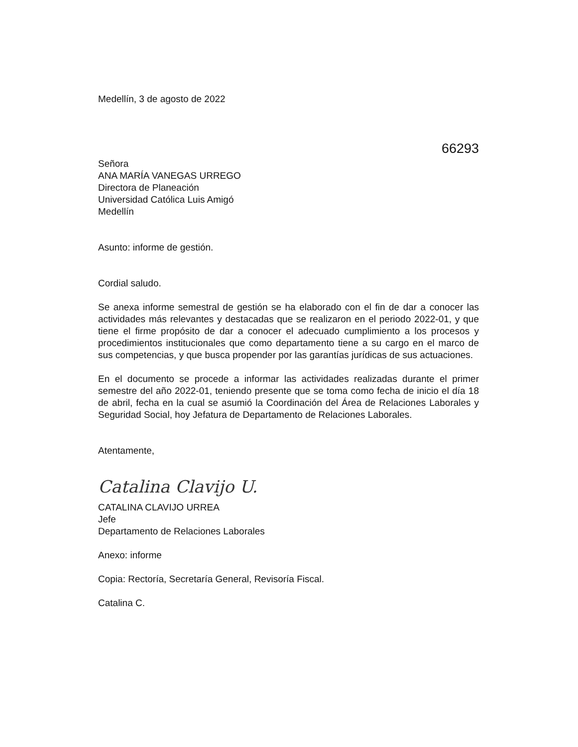Medellín, 3 de agosto de 2022
66293
Señora
ANA MARÍA VANEGAS URREGO
Directora de Planeación
Universidad Católica Luis Amigó
Medellín
Asunto: informe de gestión.
Cordial saludo.
Se anexa informe semestral de gestión se ha elaborado con el fin de dar a conocer las actividades más relevantes y destacadas que se realizaron en el periodo 2022-01, y que tiene el firme propósito de dar a conocer el adecuado cumplimiento a los procesos y procedimientos institucionales que como departamento tiene a su cargo en el marco de sus competencias, y que busca propender por las garantías jurídicas de sus actuaciones.
En el documento se procede a informar las actividades realizadas durante el primer semestre del año 2022-01, teniendo presente que se toma como fecha de inicio el día 18 de abril, fecha en la cual se asumió la Coordinación del Área de Relaciones Laborales y Seguridad Social, hoy Jefatura de Departamento de Relaciones Laborales.
Atentamente,
Catalina Clavijo U.
CATALINA CLAVIJO URREA
Jefe
Departamento de Relaciones Laborales
Anexo: informe
Copia: Rectoría, Secretaría General, Revisoría Fiscal.
Catalina C.